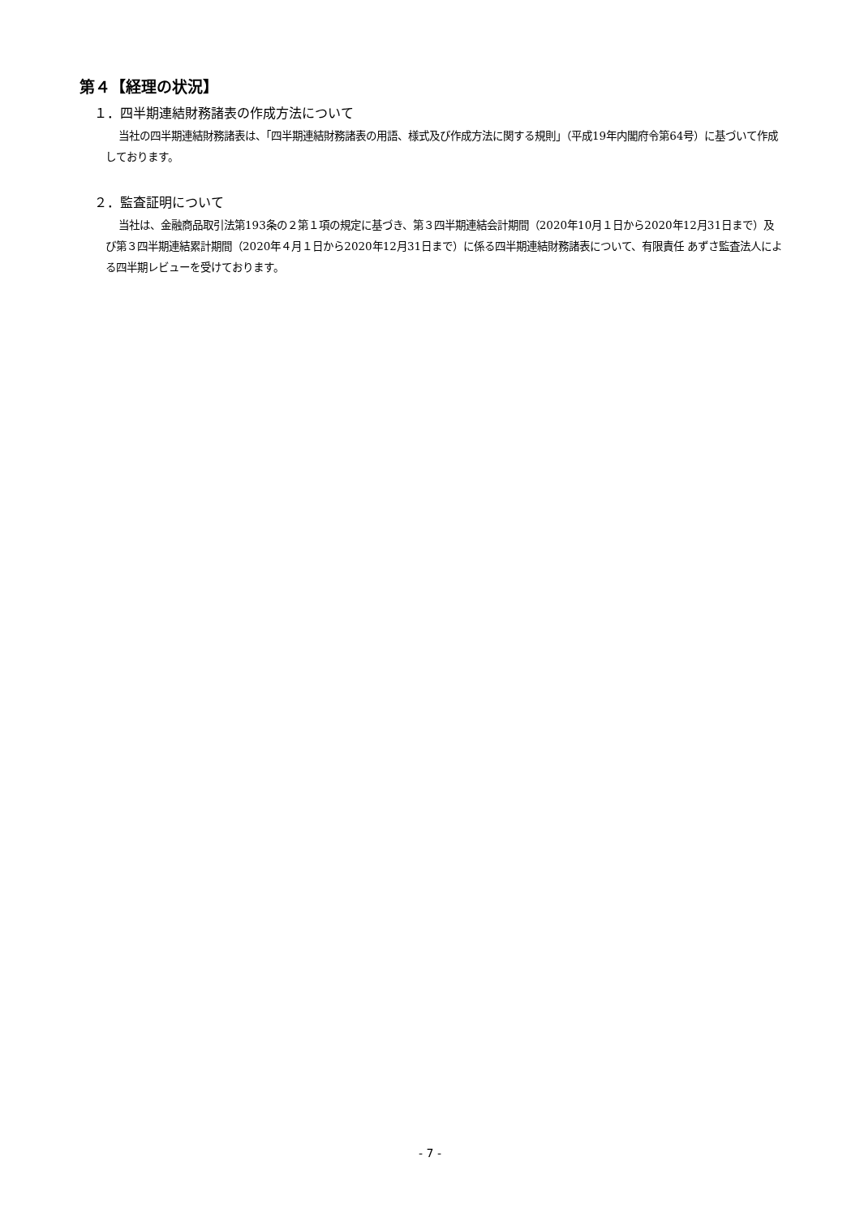第４【経理の状況】
１．四半期連結財務諸表の作成方法について
当社の四半期連結財務諸表は、「四半期連結財務諸表の用語、様式及び作成方法に関する規則」（平成19年内閣府令第64号）に基づいて作成しております。
２．監査証明について
当社は、金融商品取引法第193条の２第１項の規定に基づき、第３四半期連結会計期間（2020年10月１日から2020年12月31日まで）及び第３四半期連結累計期間（2020年４月１日から2020年12月31日まで）に係る四半期連結財務諸表について、有限責任 あずさ監査法人による四半期レビューを受けております。
- 7 -